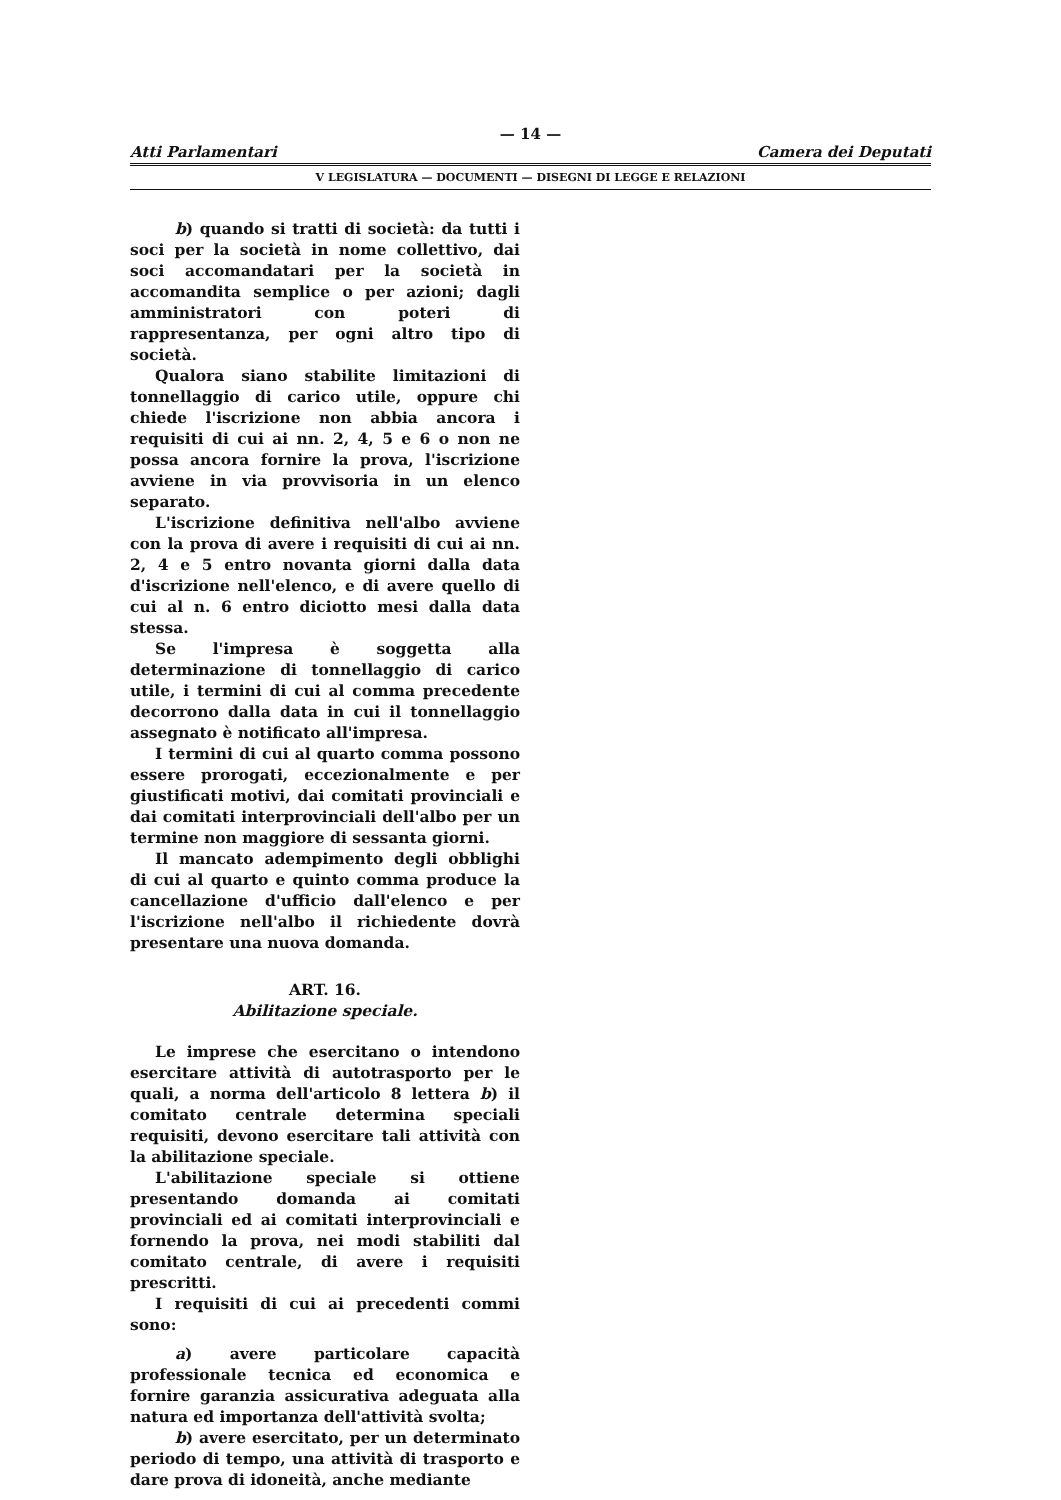— 14 —
Atti Parlamentari Camera dei Deputati
V LEGISLATURA — DOCUMENTI — DISEGNI DI LEGGE E RELAZIONI
b) quando si tratti di società: da tutti i soci per la società in nome collettivo, dai soci accomandatari per la società in accomandita semplice o per azioni; dagli amministratori con poteri di rappresentanza, per ogni altro tipo di società.
Qualora siano stabilite limitazioni di tonnellaggio di carico utile, oppure chi chiede l'iscrizione non abbia ancora i requisiti di cui ai nn. 2, 4, 5 e 6 o non ne possa ancora fornire la prova, l'iscrizione avviene in via provvisoria in un elenco separato.
L'iscrizione definitiva nell'albo avviene con la prova di avere i requisiti di cui ai nn. 2, 4 e 5 entro novanta giorni dalla data d'iscrizione nell'elenco, e di avere quello di cui al n. 6 entro diciotto mesi dalla data stessa.
Se l'impresa è soggetta alla determinazione di tonnellaggio di carico utile, i termini di cui al comma precedente decorrono dalla data in cui il tonnellaggio assegnato è notificato all'impresa.
I termini di cui al quarto comma possono essere prorogati, eccezionalmente e per giustificati motivi, dai comitati provinciali e dai comitati interprovinciali dell'albo per un termine non maggiore di sessanta giorni.
Il mancato adempimento degli obblighi di cui al quarto e quinto comma produce la cancellazione d'ufficio dall'elenco e per l'iscrizione nell'albo il richiedente dovrà presentare una nuova domanda.
ART. 16.
Abilitazione speciale.
Le imprese che esercitano o intendono esercitare attività di autotrasporto per le quali, a norma dell'articolo 8 lettera b) il comitato centrale determina speciali requisiti, devono esercitare tali attività con la abilitazione speciale.
L'abilitazione speciale si ottiene presentando domanda ai comitati provinciali ed ai comitati interprovinciali e fornendo la prova, nei modi stabiliti dal comitato centrale, di avere i requisiti prescritti.
I requisiti di cui ai precedenti commi sono:
a) avere particolare capacità professionale tecnica ed economica e fornire garanzia assicurativa adeguata alla natura ed importanza dell'attività svolta;
b) avere esercitato, per un determinato periodo di tempo, una attività di trasporto e dare prova di idoneità, anche mediante